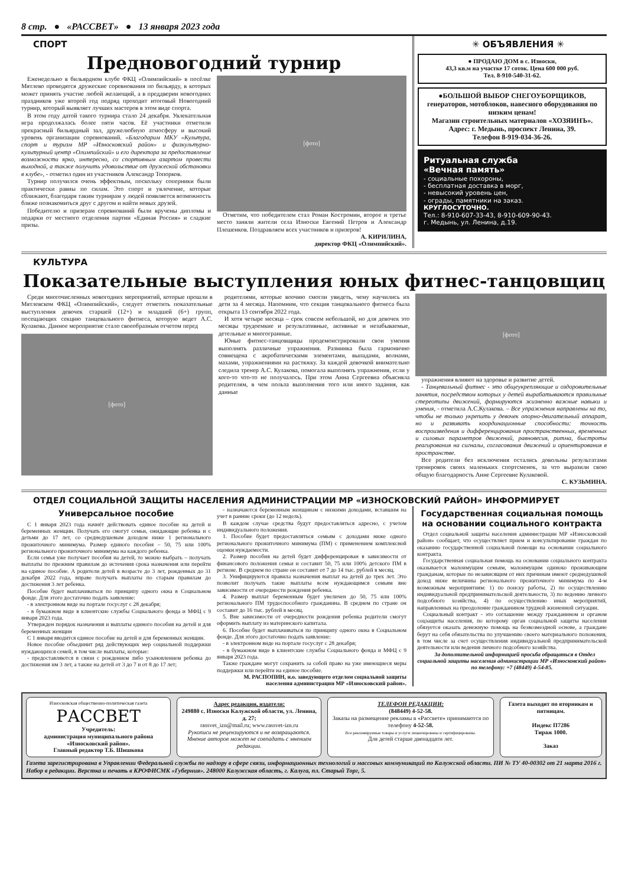8 стр. ● «РАССВЕТ» ● 13 января 2023 года
СПОРТ
Предновогодний турнир
Еженедельно в бильярдном клубе ФКЦ «Олимпийский» в посёлке Мятлево проводятся дружеские соревнования по бильярду, в которых может принять участие любой желающий, а в преддверии новогодних праздников уже второй год подряд проходит итоговый Новогодний турнир, который выявляет лучших мастеров в этом виде спорта.
В этом году датой такого турнира стало 24 декабря. Увлекательная игра продолжалась более пяти часов. Её участники отметили прекрасный бильярдный зал, дружелюбную атмосферу и высокий уровень организации соревнований. «Благодарим МКУ «Культура, спорт и туризм МР «Износковский район» и физкультурно-культурный центр «Олимпийский» и его директора за предоставление возможности ярко, интересно, со спортивным азартом провести выходной, а также получить удовольствие от дружеской обстановки в клубе», - отметил один из участников Александр Топорков.
Турнир получился очень эффектным, поскольку соперники были практически равны по силам. Это спорт и увлечение, которые сближают, благодаря таким турнирам у людей появляется возможность ближе познакомиться друг с другом и найти новых друзей.
Победителю и призерам соревнований были вручены дипломы и подарки от местного отделения партии «Единая Россия» и сладкие призы.
[фото]
Отметим, что победителем стал Роман Костромин, второе и третье место заняли жители села Износки Евгений Петров и Александр Плешенков. Поздравляем всех участников и призеров!
А. КИРИЛИНА,
директор ФКЦ «Олимпийский».
✳ ОБЪЯВЛЕНИЯ ✳
● ПРОДАЮ ДОМ в с. Износки,
43,3 кв.м на участке 17 соток. Цена 600 000 руб.
Тел. 8-910-540-31-62.
●БОЛЬШОЙ ВЫБОР СНЕГОУБОРЩИКОВ,
генераторов, мотоблоков, навесного оборудования по низким ценам!
Магазин строительных материалов «ХОЗЯИНЪ».
Адрес: г. Медынь, проспект Ленина, 39.
Телефон 8-919-034-36-26.
Ритуальная служба
«Вечная память»
- социальные похороны,
- бесплатная доставка в морг,
- невысокий уровень цен,
- ограды, памятники на заказ.
КРУГЛОСУТОЧНО.
Тел.: 8-910-607-33-43, 8-910-609-90-43.
г. Медынь, ул. Ленина, д.19.
КУЛЬТУРА
Показательные выступления юных фитнес-танцовщиц
Среди многочисленных новогодних мероприятий, которые прошли в Мятлевском ФКЦ «Олимпийский», следует отметить показательные выступления девочек старшей (12+) и младшей (6+) групп, посещающих секцию танцевального фитнеса, которую ведет А.С. Кулакова. Данное мероприятие стало своеобразным отчетом перед
[фото]
родителями, которые воочию смогли увидеть, чему научились их дети за 4 месяца. Напомним, что секция танцевального фитнеса была открыта 13 сентября 2022 года.
И хотя четыре месяца – срок совсем небольшой, но для девочек это месяцы трудоемкие и результативные, активные и незабываемые, детельные и многогранные.
Юные фитнес-танцовщицы продемонстрировали свои умения выполнять различные упражнения. Разминка была гармонично совмещена с акробатическими элементами, выпадами, волнами, махами, упражнениями на растяжку. За каждой девочкой внимательно следила тренер А.С. Кулакова, помогала выполнять упражнения, если у кого-то что-то не получалось. При этом Анна Сергеевна объясняла родителям, в чем польза выполнения того или иного задания, как данные
[фото]
упражнения влияют на здоровье и развитие детей.
- Танцевальный фитнес - это общеукрепляющие и оздоровительные занятия, посредством которых у детей вырабатываются правильные стереотипы движений, формируются жизненно важные навыки и умения, - отметила А.С.Кулакова. – Все упражнения направлены на то, чтобы не только укрепить у девочек опорно-двигательный аппарат, но и развивать координационные способности: точность воспроизведения и дифференцирования пространственных, временных и силовых параметров движений, равновесия, ритма, быстроты реагирования на сигналы, согласования движений и ориентирования в пространстве.
Все родители без исключения остались довольны результатами тренировок своих маленьких спортсменок, за что выразили свою общую благодарность Анне Сергеевне Кулаковой.
С. КУЗЬМИНА.
ОТДЕЛ СОЦИАЛЬНОЙ ЗАЩИТЫ НАСЕЛЕНИЯ АДМИНИСТРАЦИИ МР «ИЗНОСКОВСКИЙ РАЙОН» ИНФОРМИРУЕТ
Универсальное пособие
С 1 января 2023 года начнёт действовать единое пособие на детей и беременных женщин. Получать его смогут семьи, ожидающие ребенка и с детьми до 17 лет, со среднедушевым доходом ниже 1 регионального прожиточного минимума. Размер единого пособия – 50, 75 или 100% регионального прожиточного минимума на каждого ребенка.
Если семья уже получает пособия на детей, то можно выбрать – получать выплаты по прежним правилам до истечения срока назначения или перейти на единое пособие. А родители детей в возрасте до 3 лет, рожденных до 31 декабря 2022 года, вправе получать выплаты по старым правилам до достижения 3 лет ребенка.
Пособие будет выплачиваться по принципу одного окна в Социальном фонде. Для этого достаточно подать заявление:
- в электронном виде на портале госуслуг с 28 декабря;
- в бумажном виде в клиентские службы Социального фонда и МФЦ с 9 января 2023 года.
Утвержден порядок назначения и выплаты единого пособия на детей и для беременных женщин
С 1 января вводится единое пособие на детей и для беременных женщин.
Новое пособие объединит ряд действующих мер социальной поддержки нуждающихся семей, в том числе выплаты, которые:
- предоставляются в связи с рождением либо усыновлением ребенка до достижения им 3 лет, а также на детей от 3 до 7 и от 8 до 17 лет;
- назначаются беременным женщинам с низкими доходами, вставшим на учет в ранние сроки (до 12 недель).
В каждом случае средства будут предоставляться адресно, с учетом индивидуального положения.
1. Пособие будет предоставляться семьям с доходами ниже одного регионального прожиточного минимума (ПМ) с применением комплексной оценки нуждаемости.
2. Размер пособия на детей будет дифференцирован в зависимости от финансового положения семьи и составит 50, 75 или 100% детского ПМ в регионе. В среднем по стране он составит от 7 до 14 тыс. рублей в месяц.
3. Унифицируются правила назначения выплат на детей до трех лет. Это позволит получать такие выплаты всем нуждающимся семьям вне зависимости от очередности рождения ребенка.
4. Размер выплат беременным будет увеличен до 50, 75 или 100% регионального ПМ трудоспособного гражданина. В среднем по стране он составит до 16 тыс. рублей в месяц.
5. Вне зависимости от очередности рождения ребенка родители смогут оформить выплату из материнского капитала.
6. Пособие будет выплачиваться по принципу одного окна в Социальном фонде. Для этого достаточно подать заявление:
- в электронном виде на портале госуслуг с 28 декабря;
- в бумажном виде в клиентские службы Социального фонда и МФЦ с 9 января 2023 года.
Также граждане могут сохранить за собой право на уже имеющиеся меры поддержки или перейти на единое пособие.
М. РАСПОПИН, и.о. заведующего отделом социальной защиты населения администрации МР «Износковский район».
Государственная социальная помощь на основании социального контракта
Отдел социальной защиты населения администрации МР «Износковский район» сообщает, что осуществляет прием и консультирование граждан по оказанию государственной социальной помощи на основании социального контракта.
Государственная социальная помощь на основании социального контракта оказывается малоимущим семьям, малоимущим одиноко проживающим гражданам, которые по независящим от них причинам имеют среднедушевой доход ниже величины регионального прожиточного минимума по 4-м возможным мероприятиям: 1) по поиску работы, 2) по осуществлению индивидуальной предпринимательской деятельности, 3) по ведению личного подсобного хозяйства, 4) по осуществлению иных мероприятий, направленных на преодоление гражданином трудной жизненной ситуации.
Социальный контракт - это соглашение между гражданином и органом соцзащиты населения, по которому орган социальной защиты населения обязуется оказать денежную помощь на безвозмездной основе, а граждане берут на себя обязательства по улучшению своего материального положения, в том числе за счет осуществления индивидуальной предпринимательской деятельности или ведения личного подсобного хозяйства.
За дополнительной информацией просьба обращаться в Отдел социальной защиты населения администрации МР «Износковский район» по телефону: +7 (48449) 4-54-85.
Износковская общественно-политическая газета
РАССВЕТ
Учредитель:
администрация муниципального района «Износковский район».
Главный редактор Т.Б. Шишкова
Адрес редакции, издателя:
249880 с. Износки Калужской области, ул. Ленина, д. 27;
rassvet_izn@mail.ru; www.rassvet-izn.ru
Рукописи не рецензируются и не возвращаются. Мнение авторов может не совпадать с мнением редакции.
ТЕЛЕФОН РЕДАКЦИИ:
(848449) 4-52-58.
Заказы на размещение рекламы в «Рассвете» принимаются по телефону 4-52-58.
Все рекламируемые товары и услуги лицензированы и сертифицированы.
Для детей старше двенадцати лет.
Газета выходит по вторникам и пятницам.
Индекс П7286
Тираж 1000.
Заказ
Газета зарегистрирована в Управлении Федеральной службы по надзору в сфере связи, информационных технологий и массовых коммуникаций по Калужской области. ПИ № ТУ 40-00302 от 21 марта 2016 г. Набор в редакции. Верстка и печать в КРОФИСМК «Губерния». 248000 Калужская область, г. Калуга, пл. Старый Торг, 5.